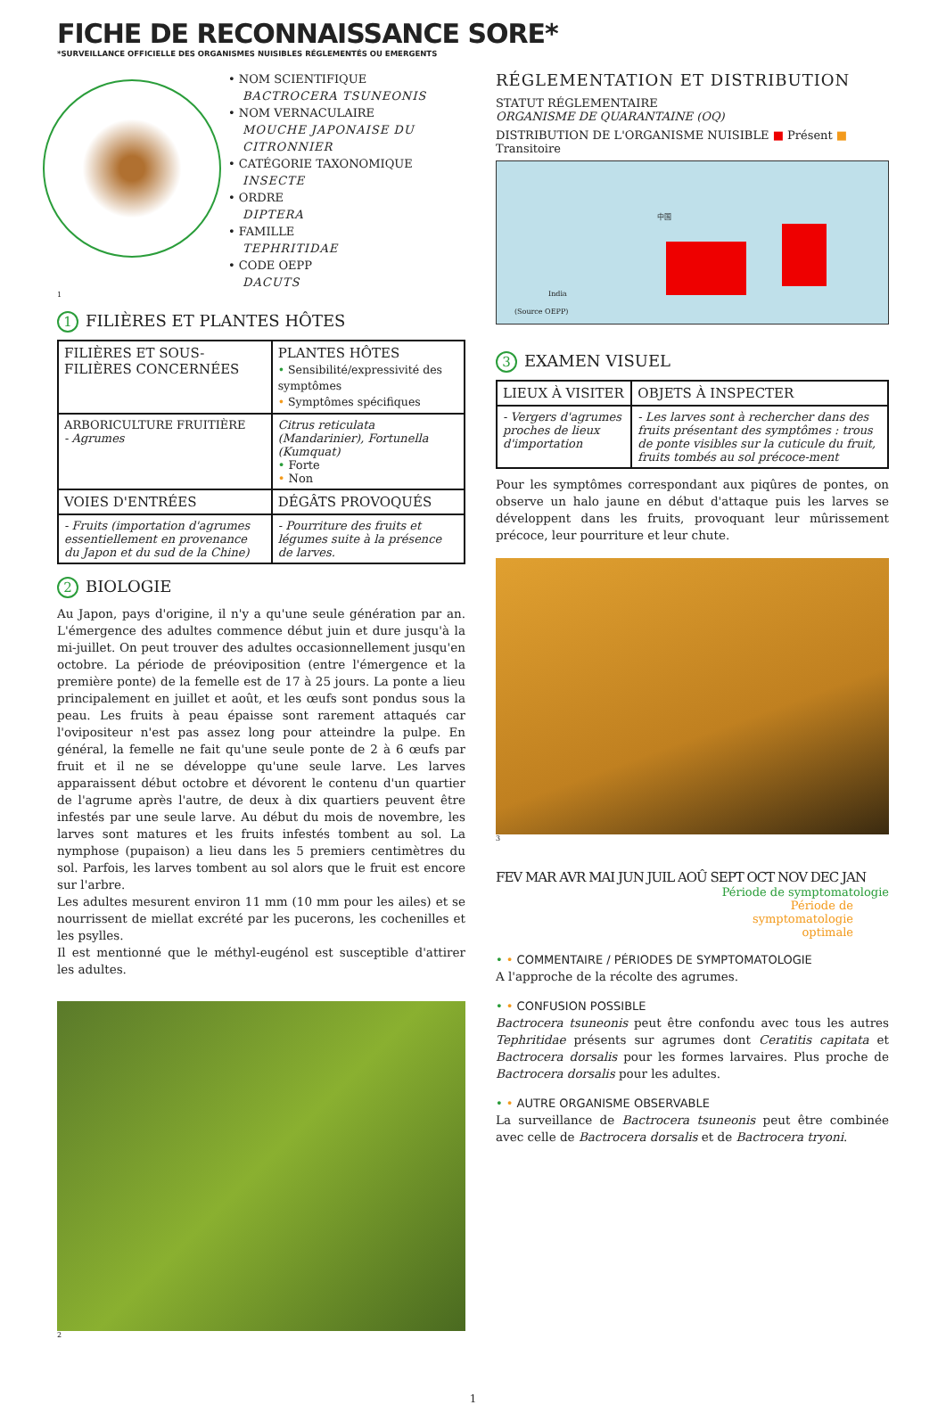FICHE DE RECONNAISSANCE SORE*
*SURVEILLANCE OFFICIELLE DES ORGANISMES NUISIBLES RÉGLEMENTÉS OU EMERGENTS
• NOM SCIENTIFIQUE
BACTROCERA TSUNEONIS
• NOM VERNACULAIRE
MOUCHE JAPONAISE DU CITRONNIER
• CATÉGORIE TAXONOMIQUE
INSECTE
• ORDRE
DIPTERA
• FAMILLE
TEPHRITIDAE
• CODE OEPP
DACUTS
1
1 FILIÈRES ET PLANTES HÔTES
| FILIÈRES ET SOUS-FILIÈRES CONCERNÉES | PLANTES HÔTES • Sensibilité/expressivité des symptômes • Symptômes spécifiques |
| --- | --- |
| ARBORICULTURE FRUITIÈRE - Agrumes | Citrus reticulata (Mandarinier), Fortunella (Kumquat) • Forte • Non |
| VOIES D'ENTRÉES | DÉGÂTS PROVOQUÉS |
| - Fruits (importation d'agrumes essentiellement en provenance du Japon et du sud de la Chine) | - Pourriture des fruits et légumes suite à la présence de larves. |
2 BIOLOGIE
Au Japon, pays d'origine, il n'y a qu'une seule génération par an. L'émergence des adultes commence début juin et dure jusqu'à la mi-juillet. On peut trouver des adultes occasionnellement jusqu'en octobre. La période de préoviposition (entre l'émergence et la première ponte) de la femelle est de 17 à 25 jours. La ponte a lieu principalement en juillet et août, et les œufs sont pondus sous la peau. Les fruits à peau épaisse sont rarement attaqués car l'ovipositeur n'est pas assez long pour atteindre la pulpe. En général, la femelle ne fait qu'une seule ponte de 2 à 6 œufs par fruit et il ne se développe qu'une seule larve. Les larves apparaissent début octobre et dévorent le contenu d'un quartier de l'agrume après l'autre, de deux à dix quartiers peuvent être infestés par une seule larve. Au début du mois de novembre, les larves sont matures et les fruits infestés tombent au sol. La nymphose (pupaison) a lieu dans les 5 premiers centimètres du sol. Parfois, les larves tombent au sol alors que le fruit est encore sur l'arbre.
Les adultes mesurent environ 11 mm (10 mm pour les ailes) et se nourrissent de miellat excrété par les pucerons, les cochenilles et les psylles.
Il est mentionné que le méthyl-eugénol est susceptible d'attirer les adultes.
2
RÉGLEMENTATION ET DISTRIBUTION
STATUT RÉGLEMENTAIRE
ORGANISME DE QUARANTAINE (OQ)
DISTRIBUTION DE L'ORGANISME NUISIBLE ■ Présent ■ Transitoire
中国
India
(Source OEPP)
3 EXAMEN VISUEL
| LIEUX À VISITER | OBJETS À INSPECTER |
| --- | --- |
| - Vergers d'agrumes proches de lieux d'importation | - Les larves sont à rechercher dans des fruits présentant des symptômes : trous de ponte visibles sur la cuticule du fruit, fruits tombés au sol précoce-ment |
Pour les symptômes correspondant aux piqûres de pontes, on observe un halo jaune en début d'attaque puis les larves se développent dans les fruits, provoquant leur mûrissement précoce, leur pourriture et leur chute.
3
FEV MAR AVR MAI JUN JUIL AOÛ SEPT OCT NOV DEC JAN
Période de symptomatologie
Période de
symptomatologie
optimale
• • COMMENTAIRE / PÉRIODES DE SYMPTOMATOLOGIE
A l'approche de la récolte des agrumes.
• • CONFUSION POSSIBLE
Bactrocera tsuneonis peut être confondu avec tous les autres Tephritidae présents sur agrumes dont Ceratitis capitata et Bactrocera dorsalis pour les formes larvaires. Plus proche de Bactrocera dorsalis pour les adultes.
• • AUTRE ORGANISME OBSERVABLE
La surveillance de Bactrocera tsuneonis peut être combinée avec celle de Bactrocera dorsalis et de Bactrocera tryoni.
1